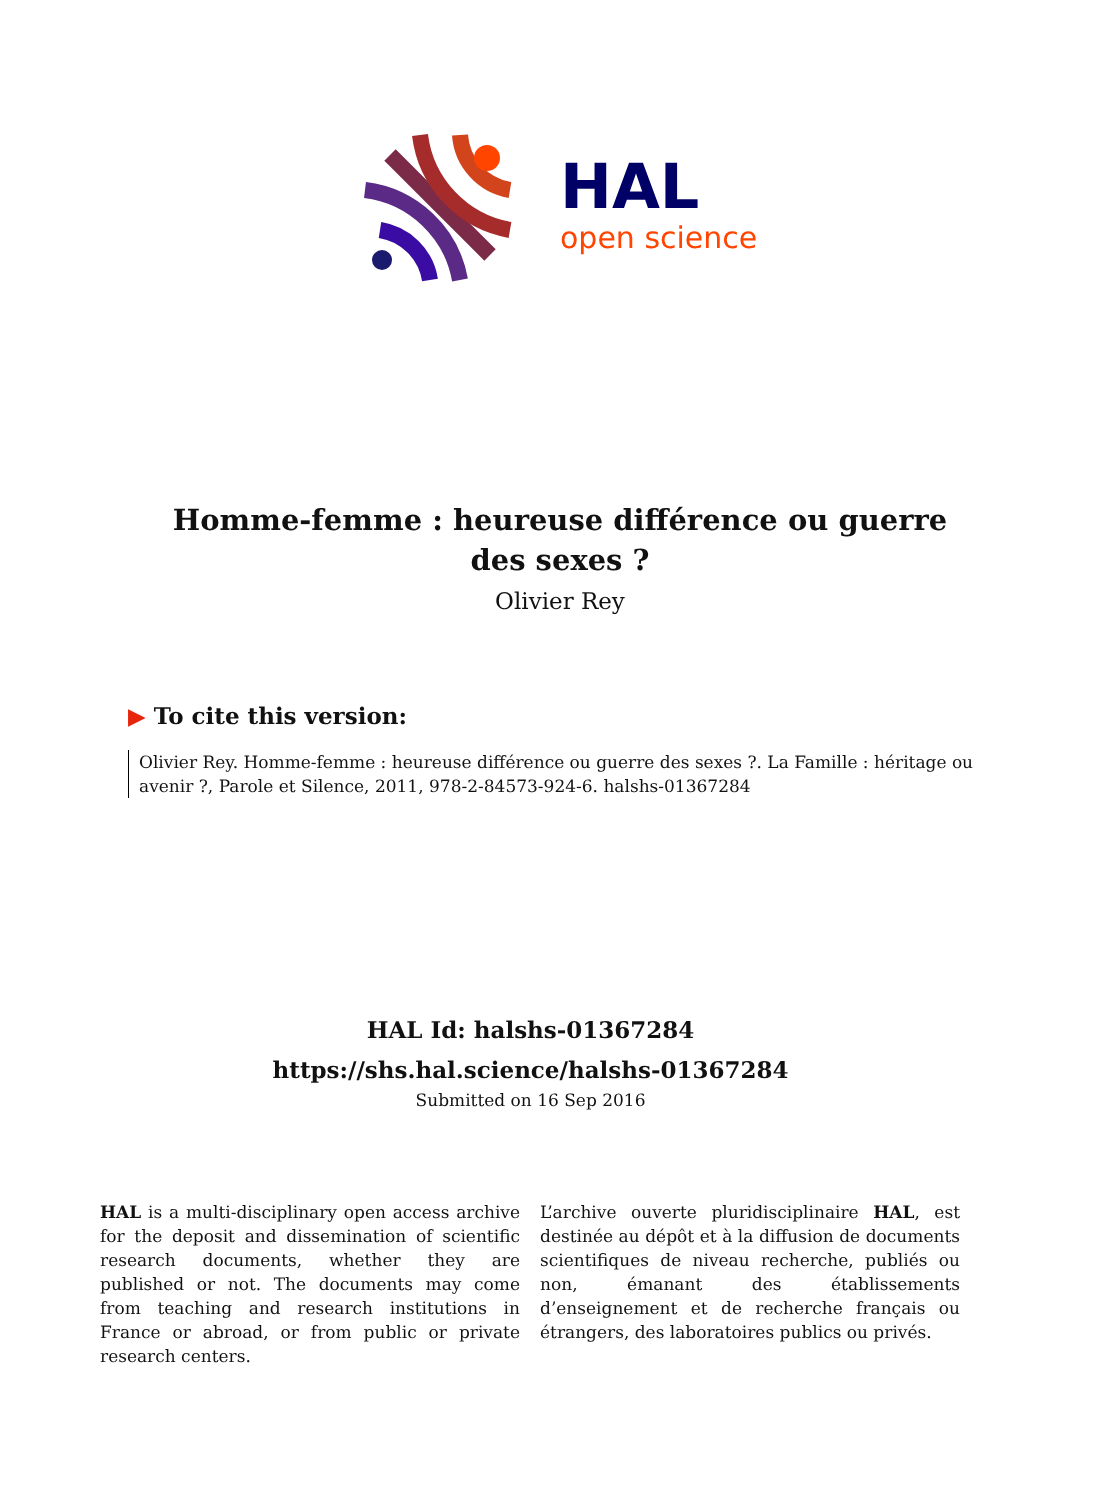HAL
open science
Homme-femme : heureuse différence ou guerre des sexes ?
Olivier Rey
▶ To cite this version:
Olivier Rey. Homme-femme : heureuse différence ou guerre des sexes ?. La Famille : héritage ou avenir ?, Parole et Silence, 2011, 978-2-84573-924-6. halshs-01367284
HAL Id: halshs-01367284
https://shs.hal.science/halshs-01367284
Submitted on 16 Sep 2016
HAL is a multi-disciplinary open access archive for the deposit and dissemination of scientific research documents, whether they are published or not. The documents may come from teaching and research institutions in France or abroad, or from public or private research centers.
L’archive ouverte pluridisciplinaire HAL, est destinée au dépôt et à la diffusion de documents scientifiques de niveau recherche, publiés ou non, émanant des établissements d’enseignement et de recherche français ou étrangers, des laboratoires publics ou privés.